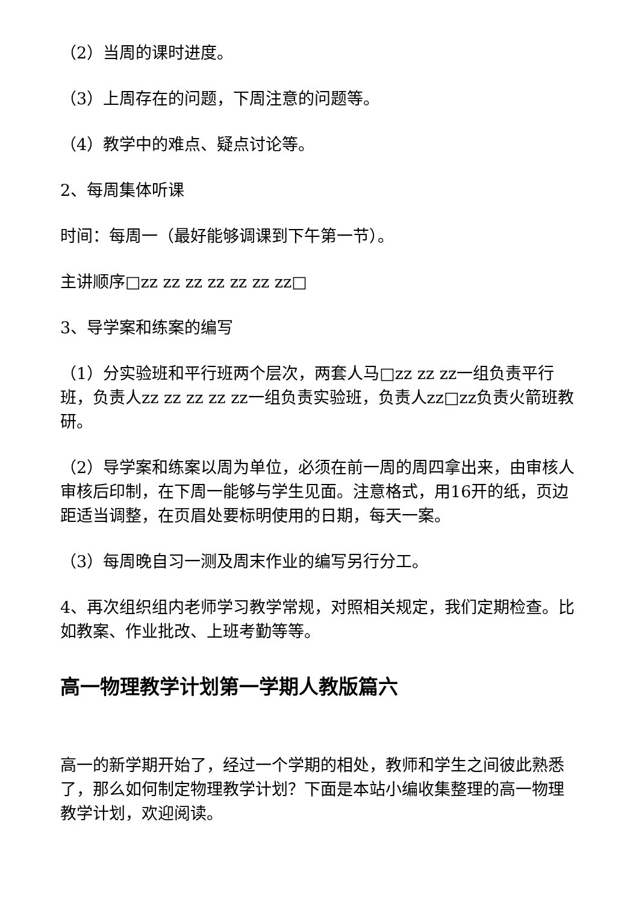（2）当周的课时进度。
（3）上周存在的问题，下周注意的问题等。
（4）教学中的难点、疑点讨论等。
2、每周集体听课
时间：每周一（最好能够调课到下午第一节）。
主讲顺序□zz zz zz zz zz zz zz□
3、导学案和练案的编写
（1）分实验班和平行班两个层次，两套人马□zz zz zz一组负责平行班，负责人zz zz zz zz zz一组负责实验班，负责人zz□zz负责火箭班教研。
（2）导学案和练案以周为单位，必须在前一周的周四拿出来，由审核人审核后印制，在下周一能够与学生见面。注意格式，用16开的纸，页边距适当调整，在页眉处要标明使用的日期，每天一案。
（3）每周晚自习一测及周末作业的编写另行分工。
4、再次组织组内老师学习教学常规，对照相关规定，我们定期检查。比如教案、作业批改、上班考勤等等。
高一物理教学计划第一学期人教版篇六
高一的新学期开始了，经过一个学期的相处，教师和学生之间彼此熟悉了，那么如何制定物理教学计划？下面是本站小编收集整理的高一物理教学计划，欢迎阅读。